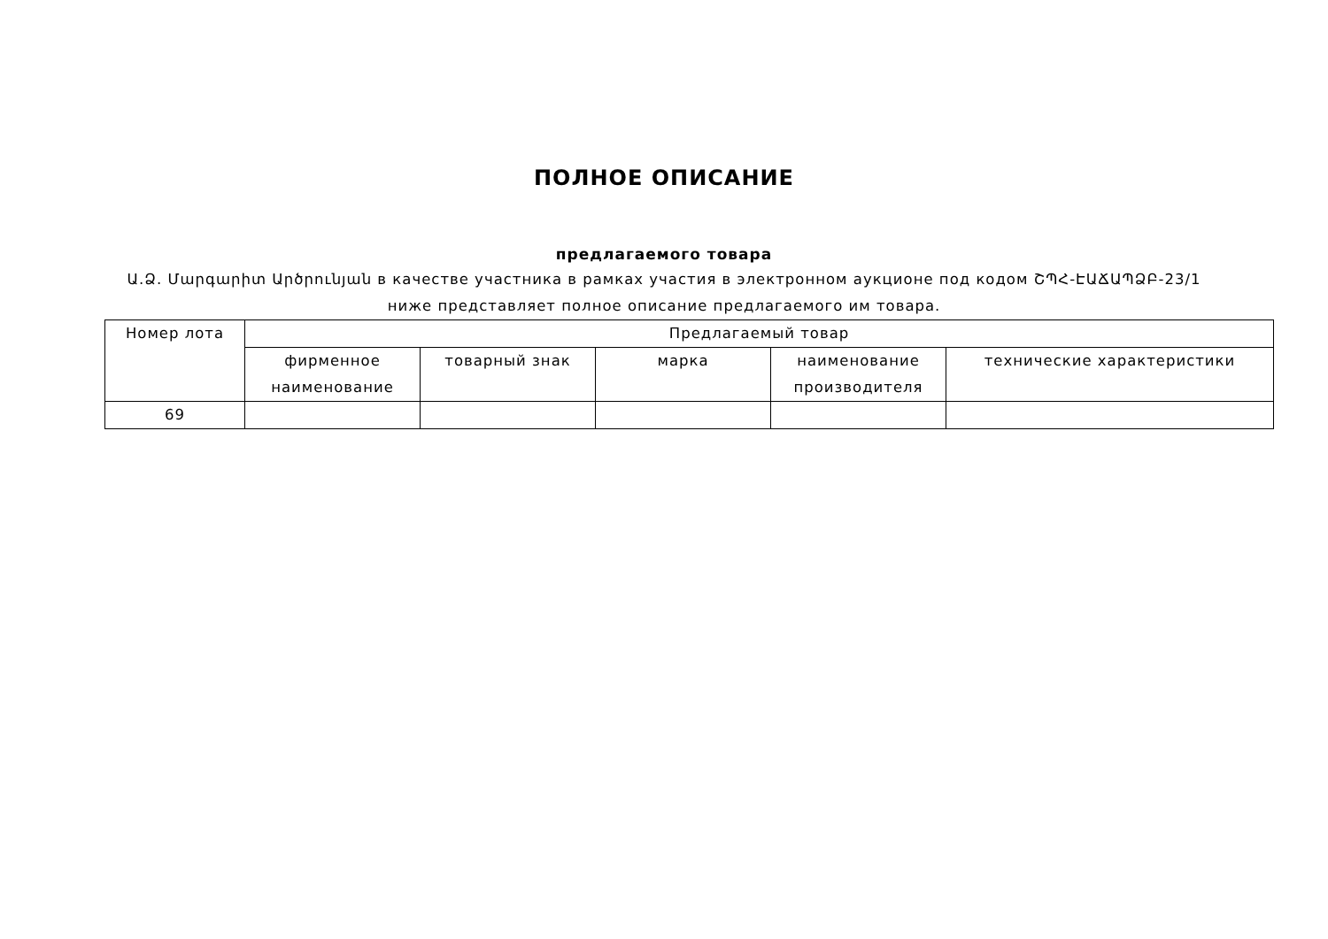ПОЛНОЕ ОПИСАНИЕ
предлагаемого товара
Ա.Ձ. Մարգարիտ Արծրունյան в качестве участника в рамках участия в электронном аукционе под кодом ՇՊՀ-ԷԱՃԱՊՁԲ-23/1
ниже представляет полное описание предлагаемого им товара.
| Номер лота | Предлагаемый товар | | | | |
| --- | --- | --- | --- | --- | --- |
| | фирменное наименование | товарный знак | марка | наименование производителя | технические характеристики |
| 69 | | | | | |